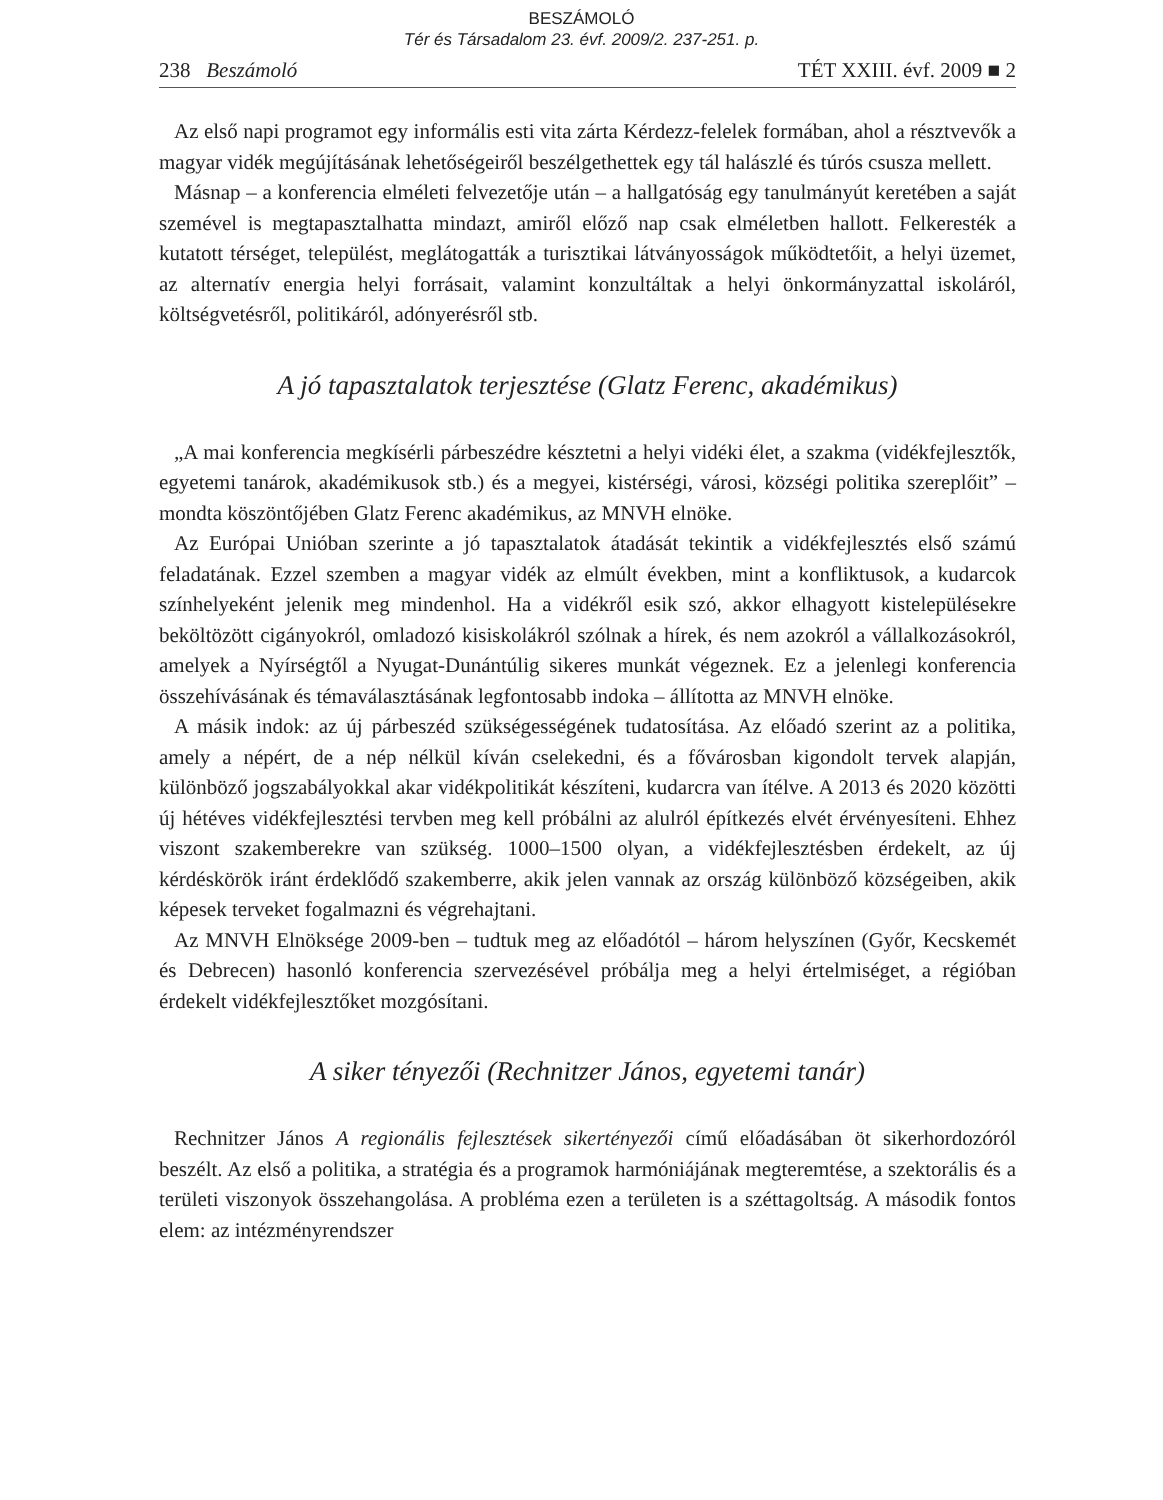BESZÁMOLÓ
Tér és Társadalom 23. évf. 2009/2. 237-251. p.
238 Beszámoló TÉT XXIII. évf. 2009 ■ 2
Az első napi programot egy informális esti vita zárta Kérdezz-felelek formában, ahol a résztvevők a magyar vidék megújításának lehetőségeiről beszélgethettek egy tál halászlé és túrós csusza mellett.
Másnap – a konferencia elméleti felvezetője után – a hallgatóság egy tanulmányút keretében a saját szemével is megtapasztalhatta mindazt, amiről előző nap csak elméletben hallott. Felkeresték a kutatott térséget, települést, meglátogatták a turisztikai látványosságok működtetőit, a helyi üzemet, az alternatív energia helyi forrásait, valamint konzultáltak a helyi önkormányzattal iskoláról, költségvetésről, politikáról, adónyerésről stb.
A jó tapasztalatok terjesztése (Glatz Ferenc, akadémikus)
„A mai konferencia megkísérli párbeszédre késztetni a helyi vidéki élet, a szakma (vidékfejlesztők, egyetemi tanárok, akadémikusok stb.) és a megyei, kistérségi, városi, községi politika szereplőit” – mondta köszöntőjében Glatz Ferenc akadémikus, az MNVH elnöke.
Az Európai Unióban szerinte a jó tapasztalatok átadását tekintik a vidékfejlesztés első számú feladatának. Ezzel szemben a magyar vidék az elmúlt években, mint a konfliktusok, a kudarcok színhelyeként jelenik meg mindenhol. Ha a vidékről esik szó, akkor elhagyott kistelepülésekre beköltözött cigányokról, omladozó kisiskolákról szólnak a hírek, és nem azokról a vállalkozásokról, amelyek a Nyírségtől a Nyugat-Dunántúlig sikeres munkát végeznek. Ez a jelenlegi konferencia összehívásának és témaválasztásának legfontosabb indoka – állította az MNVH elnöke.
A másik indok: az új párbeszéd szükségességének tudatosítása. Az előadó szerint az a politika, amely a népért, de a nép nélkül kíván cselekedni, és a fővárosban kigondolt tervek alapján, különböző jogszabályokkal akar vidékpolitikát készíteni, kudarcra van ítélve. A 2013 és 2020 közötti új hétéves vidékfejlesztési tervben meg kell próbálni az alulról építkezés elvét érvényesíteni. Ehhez viszont szakemberekre van szükség. 1000–1500 olyan, a vidékfejlesztésben érdekelt, az új kérdéskörök iránt érdeklődő szakemberre, akik jelen vannak az ország különböző községeiben, akik képesek terveket fogalmazni és végrehajtani.
Az MNVH Elnöksége 2009-ben – tudtuk meg az előadótól – három helyszínen (Győr, Kecskemét és Debrecen) hasonló konferencia szervezésével próbálja meg a helyi értelmiséget, a régióban érdekelt vidékfejlesztőket mozgósítani.
A siker tényezői (Rechnitzer János, egyetemi tanár)
Rechnitzer János A regionális fejlesztések sikertényezői című előadásában öt sikerhordozóról beszélt. Az első a politika, a stratégia és a programok harmóniájának megteremtése, a szektorális és a területi viszonyok összehangolása. A probléma ezen a területen is a széttagoltság. A második fontos elem: az intézményrendszer